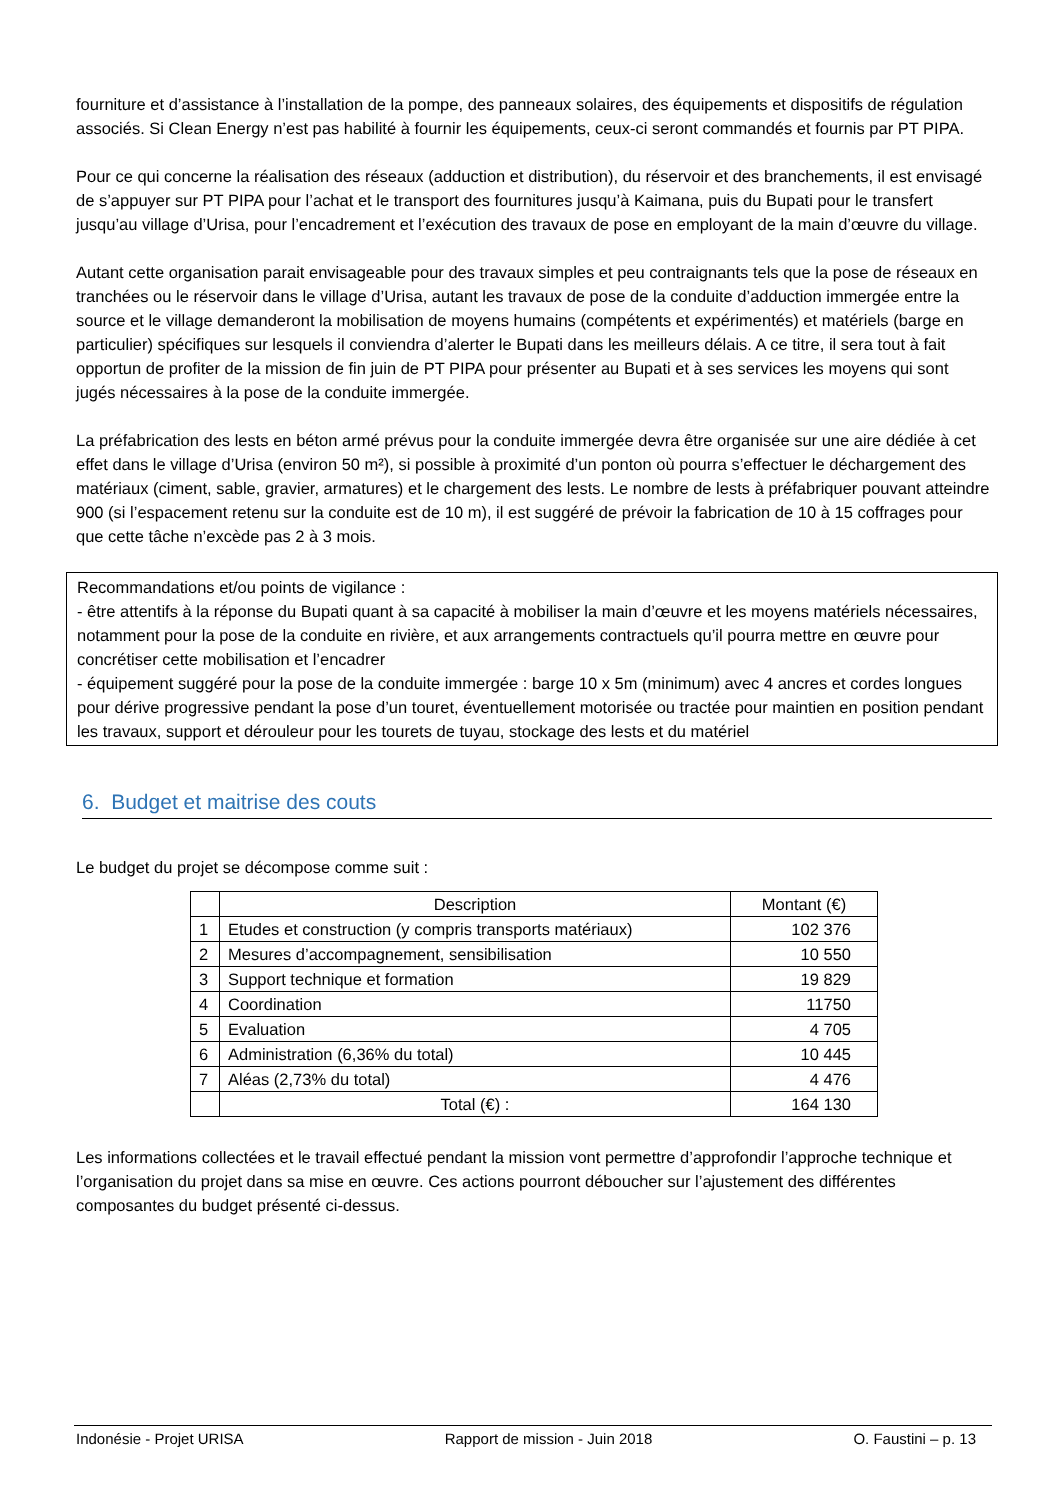fourniture et d’assistance à l’installation de la pompe, des panneaux solaires, des équipements et dispositifs de régulation associés. Si Clean Energy n’est pas habilité à fournir les équipements, ceux-ci seront commandés et fournis par PT PIPA.
Pour ce qui concerne la réalisation des réseaux (adduction et distribution), du réservoir et des branchements, il est envisagé de s’appuyer sur PT PIPA pour l’achat et le transport des fournitures jusqu’à Kaimana, puis du Bupati pour le transfert jusqu’au village d’Urisa, pour l’encadrement et l’exécution des travaux de pose en employant de la main d’œuvre du village.
Autant cette organisation parait envisageable pour des travaux simples et peu contraignants tels que la pose de réseaux en tranchées ou le réservoir dans le village d’Urisa, autant les travaux de pose de la conduite d’adduction immergée entre la source et le village demanderont la mobilisation de moyens humains (compétents et expérimentés) et matériels (barge en particulier) spécifiques sur lesquels il conviendra d’alerter le Bupati dans les meilleurs délais. A ce titre, il sera tout à fait opportun de profiter de la mission de fin juin de PT PIPA pour présenter au Bupati et à ses services les moyens qui sont jugés nécessaires à la pose de la conduite immergée.
La préfabrication des lests en béton armé prévus pour la conduite immergée devra être organisée sur une aire dédiée à cet effet dans le village d’Urisa (environ 50 m²), si possible à proximité d’un ponton où pourra s’effectuer le déchargement des matériaux (ciment, sable, gravier, armatures) et le chargement des lests. Le nombre de lests à préfabriquer pouvant atteindre 900 (si l’espacement retenu sur la conduite est de 10 m), il est suggéré de prévoir la fabrication de 10 à 15 coffrages pour que cette tâche n’excède pas 2 à 3 mois.
Recommandations et/ou points de vigilance :
- être attentifs à la réponse du Bupati quant à sa capacité à mobiliser la main d’œuvre et les moyens matériels nécessaires, notamment pour la pose de la conduite en rivière, et aux arrangements contractuels qu’il pourra mettre en œuvre pour concrétiser cette mobilisation et l’encadrer
- équipement suggéré pour la pose de la conduite immergée : barge 10 x 5m (minimum) avec 4 ancres et cordes longues pour dérive progressive pendant la pose d’un touret, éventuellement motorisée ou tractée pour maintien en position pendant les travaux, support et dérouleur pour les tourets de tuyau, stockage des lests et du matériel
6. Budget et maitrise des couts
Le budget du projet se décompose comme suit :
| | Description | Montant (€) |
| --- | --- | --- |
| 1 | Etudes et construction (y compris transports matériaux) | 102 376 |
| 2 | Mesures d’accompagnement, sensibilisation | 10 550 |
| 3 | Support technique et formation | 19 829 |
| 4 | Coordination | 11750 |
| 5 | Evaluation | 4 705 |
| 6 | Administration (6,36% du total) | 10 445 |
| 7 | Aléas (2,73% du total) | 4 476 |
| | Total (€) : | 164 130 |
Les informations collectées et le travail effectué pendant la mission vont permettre d’approfondir l’approche technique et l’organisation du projet dans sa mise en œuvre. Ces actions pourront déboucher sur l’ajustement des différentes composantes du budget présenté ci-dessus.
Indonésie - Projet URISA Rapport de mission - Juin 2018 O. Faustini – p. 13